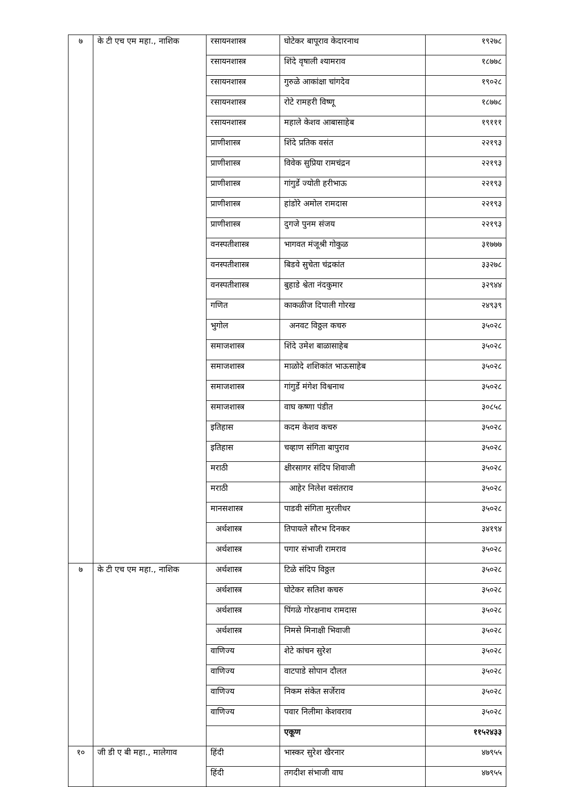| ७ | के टी एच एम महा., नाशिक | रसायनशास्त्र | घोटेकर बापूराव केदारनाथ | १९२७८ |
| | | रसायनशास्त्र | शिंदे वृषाली श्यामराव | १८७७८ |
| | | रसायनशास्त्र | गुरुळे आकांक्षा चांगदेव | १९०२८ |
| | | रसायनशास्त्र | रोटे रामहरी विष्णू | १८७७८ |
| | | रसायनशास्त्र | महाले केशव आबासाहेब | १९१११ |
| | | प्राणीशास्त्र | शिंदे प्रतिक वसंत | २२१९३ |
| | | प्राणीशास्त्र | विवेक सुप्रिया रामचंद्रन | २२१९३ |
| | | प्राणीशास्त्र | गांगुर्डे ज्योती हरीभाऊ | २२१९३ |
| | | प्राणीशास्त्र | हांडोरे अमोल रामदास | २२१९३ |
| | | प्राणीशास्त्र | दुगजे पुनम संजय | २२१९३ |
| | | वनस्पतीशास्त्र | भागवत मंजूश्री गोकुळ | ३१७७७ |
| | | वनस्पतीशास्त्र | बिडवे सुचेता चंद्रकांत | ३३२७८ |
| | | वनस्पतीशास्त्र | बुहाडे श्वेता नंदकुमार | ३२९४४ |
| | | गणित | काकळीज दिपाली गोरख | २४९३९ |
| | | भुगोल | अनवट विठ्ठल कचरु | ३५०२८ |
| | | समाजशास्त्र | शिंदे उमेश बाळासाहेब | ३५०२८ |
| | | समाजशास्त्र | माळोदे शशिकांत भाऊसाहेब | ३५०२८ |
| | | समाजशास्त्र | गांगुर्डे मंगेश विश्वनाथ | ३५०२८ |
| | | समाजशास्त्र | वाघ कष्णा पंडीत | ३०८५८ |
| | | इतिहास | कदम केशव कचरु | ३५०२८ |
| | | इतिहास | चव्हाण संगिता बापुराव | ३५०२८ |
| | | मराठी | क्षीरसागर संदिप शिवाजी | ३५०२८ |
| | | मराठी | आहेर निलेश वसंतराव | ३५०२८ |
| | | मानसशास्त्र | पाडवी संगिता मुरलीधर | ३५०२८ |
| | | अर्थशास्त्र | तिपायले सौरभ दिनकर | ३४१९४ |
| | | अर्थशास्त्र | पगार संभाजी रामराव | ३५०२८ |
| ७ | के टी एच एम महा., नाशिक | अर्थशास्त्र | टिळे संदिप विठ्ठल | ३५०२८ |
| | | अर्थशास्त्र | घोटेकर सतिश कचरु | ३५०२८ |
| | | अर्थशास्त्र | पिंगळे गोरक्षनाथ रामदास | ३५०२८ |
| | | अर्थशास्त्र | निमसे मिनाक्षी भिवाजी | ३५०२८ |
| | | वाणिज्य | शेटे कांचन सुरेश | ३५०२८ |
| | | वाणिज्य | वाटपाडे सोपान दौलत | ३५०२८ |
| | | वाणिज्य | निकम संकेत सर्जेराव | ३५०२८ |
| | | वाणिज्य | पवार निलीमा केशवराव | ३५०२८ |
| | | | एकूण | ११५२४३३ |
| १० | जी डी ए बी महा., मालेगाव | हिंदी | भास्कर सुरेश खैरनार | ४७९५५ |
| | | हिंदी | तगदीश संभाजी वाघ | ४७९५५ |